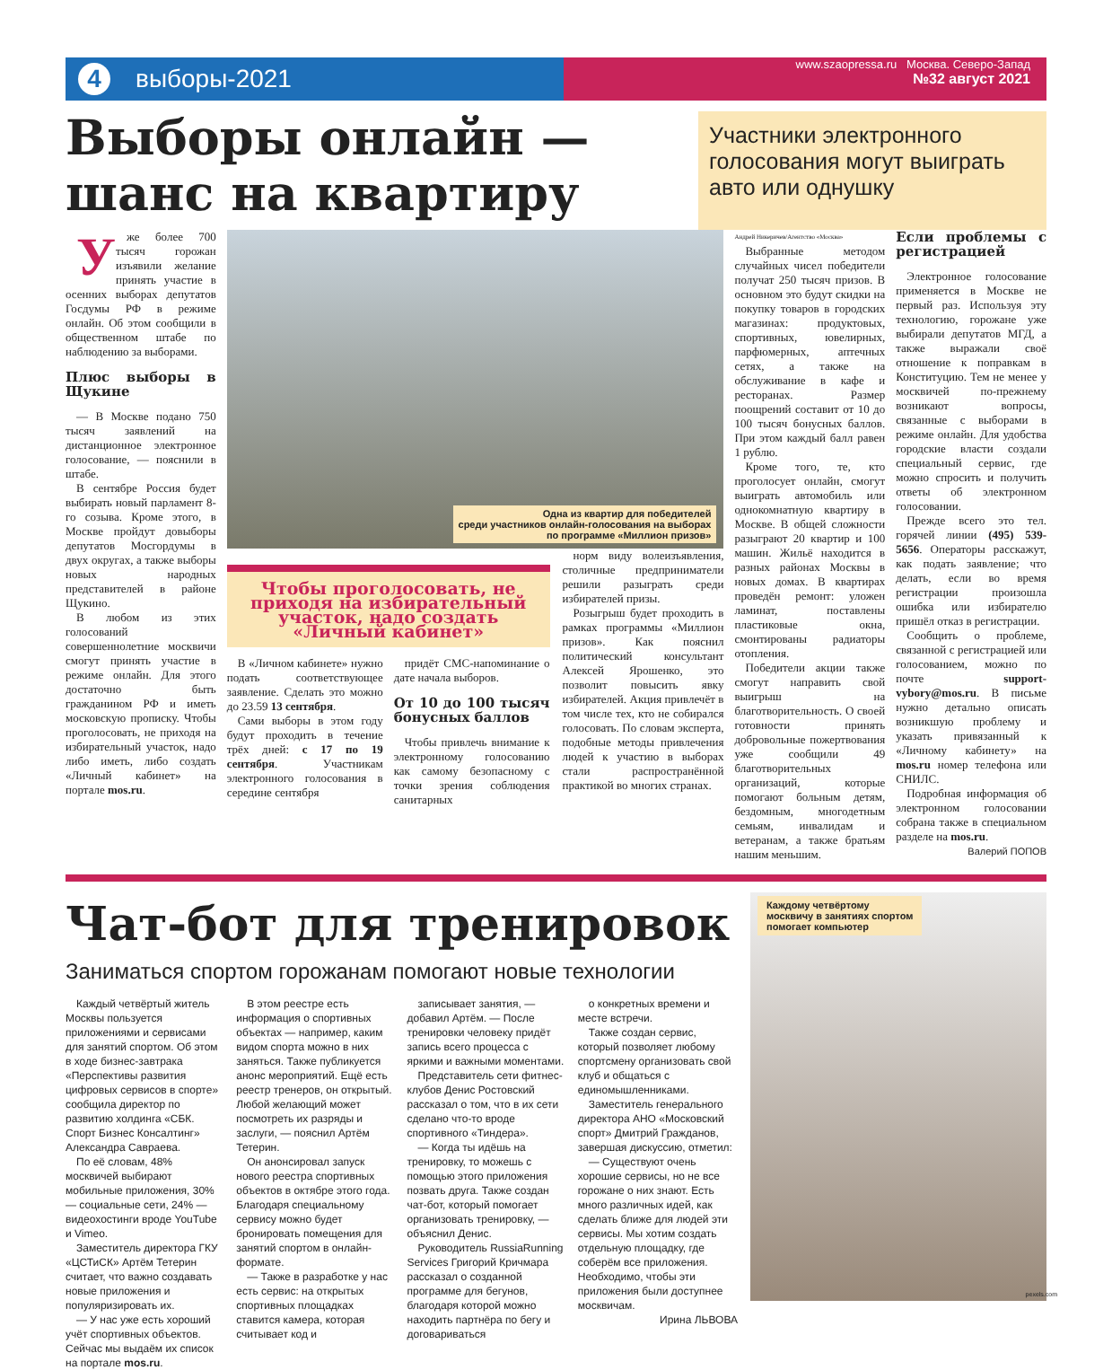4 выборы-2021
www.szaopressa.ru Москва. Северо-Запад
№32 август 2021
Выборы онлайн —
шанс на квартиру
Участники электронного голосования могут выиграть авто или однушку
Уже более 700 тысяч горожан изъявили желание принять участие в осенних выборах депутатов Госдумы РФ в режиме онлайн. Об этом сообщили в общественном штабе по наблюдению за выборами.
Плюс выборы в Щукине
— В Москве подано 750 тысяч заявлений на дистанционное электронное голосование, — пояснили в штабе.
В сентябре Россия будет выбирать новый парламент 8-го созыва. Кроме этого, в Москве пройдут довыборы депутатов Мосгордумы в двух округах, а также выборы новых народных представителей в районе Щукино.
В любом из этих голосований совершеннолетние москвичи смогут принять участие в режиме онлайн. Для этого достаточно быть гражданином РФ и иметь московскую прописку. Чтобы проголосовать, не приходя на избирательный участок, надо либо иметь, либо создать «Личный кабинет» на портале mos.ru.
Одна из квартир для победителей
среди участников онлайн-голосования на выборах
по программе «Миллион призов»
Чтобы проголосовать, не приходя на избирательный участок, надо создать «Личный кабинет»
В «Личном кабинете» нужно подать соответствующее заявление. Сделать это можно до 23.59 13 сентября.
Сами выборы в этом году будут проходить в течение трёх дней: с 17 по 19 сентября. Участникам электронного голосования в середине сентября
придёт СМС-напоминание о дате начала выборов.
От 10 до 100 тысяч бонусных баллов
Чтобы привлечь внимание к электронному голосованию как самому безопасному с точки зрения соблюдения санитарных
норм виду волеизъявления, столичные предприниматели решили разыграть среди избирателей призы.
Розыгрыш будет проходить в рамках программы «Миллион призов». Как пояснил политический консультант Алексей Ярошенко, это позволит повысить явку избирателей. Акция привлечёт в том числе тех, кто не собирался голосовать. По словам эксперта, подобные методы привлечения людей к участию в выборах стали распространённой практикой во многих странах.
Андрей Никеричев/Агентство «Москва»
Выбранные методом случайных чисел победители получат 250 тысяч призов. В основном это будут скидки на покупку товаров в городских магазинах: продуктовых, спортивных, ювелирных, парфюмерных, аптечных сетях, а также на обслуживание в кафе и ресторанах. Размер поощрений составит от 10 до 100 тысяч бонусных баллов. При этом каждый балл равен 1 рублю.
Кроме того, те, кто проголосует онлайн, смогут выиграть автомобиль или однокомнатную квартиру в Москве. В общей сложности разыграют 20 квартир и 100 машин. Жильё находится в разных районах Москвы в новых домах. В квартирах проведён ремонт: уложен ламинат, поставлены пластиковые окна, смонтированы радиаторы отопления.
Победители акции также смогут направить свой выигрыш на благотворительность. О своей готовности принять добровольные пожертвования уже сообщили 49 благотворительных организаций, которые помогают больным детям, бездомным, многодетным семьям, инвалидам и ветеранам, а также братьям нашим меньшим.
Если проблемы с регистрацией
Электронное голосование применяется в Москве не первый раз. Используя эту технологию, горожане уже выбирали депутатов МГД, а также выражали своё отношение к поправкам в Конституцию. Тем не менее у москвичей по-прежнему возникают вопросы, связанные с выборами в режиме онлайн. Для удобства городские власти создали специальный сервис, где можно спросить и получить ответы об электронном голосовании.
Прежде всего это тел. горячей линии (495) 539-5656. Операторы расскажут, как подать заявление; что делать, если во время регистрации произошла ошибка или избирателю пришёл отказ в регистрации.
Сообщить о проблеме, связанной с регистрацией или голосованием, можно по почте support-vybory@mos.ru. В письме нужно детально описать возникшую проблему и указать привязанный к «Личному кабинету» на mos.ru номер телефона или СНИЛС.
Подробная информация об электронном голосовании собрана также в специальном разделе на mos.ru.
Валерий ПОПОВ
Чат-бот для тренировок
Заниматься спортом горожанам помогают новые технологии
Каждый четвёртый житель Москвы пользуется приложениями и сервисами для занятий спортом. Об этом в ходе бизнес-завтрака «Перспективы развития цифровых сервисов в спорте» сообщила директор по развитию холдинга «СБК. Спорт Бизнес Консалтинг» Александра Савраева.
По её словам, 48% москвичей выбирают мобильные приложения, 30% — социальные сети, 24% — видеохостинги вроде YouTube и Vimeo.
Заместитель директора ГКУ «ЦСТиСК» Артём Тетерин считает, что важно создавать новые приложения и популяризировать их.
— У нас уже есть хороший учёт спортивных объектов. Сейчас мы выдаём их список на портале mos.ru.
В этом реестре есть информация о спортивных объектах — например, каким видом спорта можно в них заняться. Также публикуется анонс мероприятий. Ещё есть реестр тренеров, он открытый. Любой желающий может посмотреть их разряды и заслуги, — пояснил Артём Тетерин.
Он анонсировал запуск нового реестра спортивных объектов в октябре этого года. Благодаря специальному сервису можно будет бронировать помещения для занятий спортом в онлайн-формате.
— Также в разработке у нас есть сервис: на открытых спортивных площадках ставится камера, которая считывает код и
записывает занятия, — добавил Артём. — После тренировки человеку придёт запись всего процесса с яркими и важными моментами.
Представитель сети фитнес-клубов Денис Ростовский рассказал о том, что в их сети сделано что-то вроде спортивного «Тиндера».
— Когда ты идёшь на тренировку, то можешь с помощью этого приложения позвать друга. Также создан чат-бот, который помогает организовать тренировку, — объяснил Денис.
Руководитель RussiaRunning Services Григорий Кричмара рассказал о созданной программе для бегунов, благодаря которой можно находить партнёра по бегу и договариваться
о конкретных времени и месте встречи.
Также создан сервис, который позволяет любому спортсмену организовать свой клуб и общаться с единомышленниками.
Заместитель генерального директора АНО «Московский спорт» Дмитрий Гражданов, завершая дискуссию, отметил:
— Существуют очень хорошие сервисы, но не все горожане о них знают. Есть много различных идей, как сделать ближе для людей эти сервисы. Мы хотим создать отдельную площадку, где соберём все приложения. Необходимо, чтобы эти приложения были доступнее москвичам.
Ирина ЛЬВОВА
Каждому четвёртому
москвичу в занятиях спортом
помогает компьютер
pexels.com